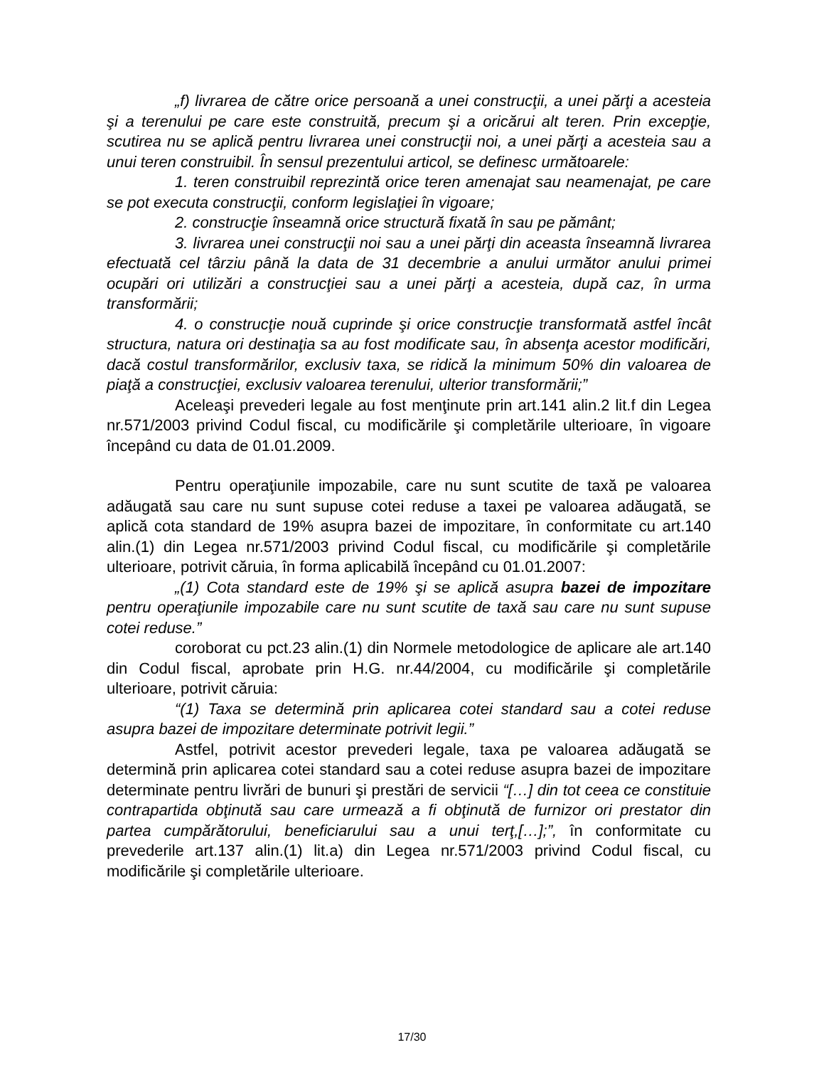„f) livrarea de către orice persoană a unei construcţii, a unei părţi a acesteia şi a terenului pe care este construită, precum şi a oricărui alt teren. Prin excepţie, scutirea nu se aplică pentru livrarea unei construcţii noi, a unei părţi a acesteia sau a unui teren construibil. În sensul prezentului articol, se definesc următoarele:
1. teren construibil reprezintă orice teren amenajat sau neamenajat, pe care se pot executa construcţii, conform legislaţiei în vigoare;
2. construcţie înseamnă orice structură fixată în sau pe pământ;
3. livrarea unei construcţii noi sau a unei părţi din aceasta înseamnă livrarea efectuată cel târziu până la data de 31 decembrie a anului următor anului primei ocupări ori utilizări a construcţiei sau a unei părţi a acesteia, după caz, în urma transformării;
4. o construcţie nouă cuprinde şi orice construcţie transformată astfel încât structura, natura ori destinaţia sa au fost modificate sau, în absenţa acestor modificări, dacă costul transformărilor, exclusiv taxa, se ridică la minimum 50% din valoarea de piaţă a construcţiei, exclusiv valoarea terenului, ulterior transformării;”
Aceleaşi prevederi legale au fost menţinute prin art.141 alin.2 lit.f din Legea nr.571/2003 privind Codul fiscal, cu modificările şi completările ulterioare, în vigoare începând cu data de 01.01.2009.
Pentru operaţiunile impozabile, care nu sunt scutite de taxă pe valoarea adăugată sau care nu sunt supuse cotei reduse a taxei pe valoarea adăugată, se aplică cota standard de 19% asupra bazei de impozitare, în conformitate cu art.140 alin.(1) din Legea nr.571/2003 privind Codul fiscal, cu modificările şi completările ulterioare, potrivit căruia, în forma aplicabilă începând cu 01.01.2007:
„(1) Cota standard este de 19% şi se aplică asupra bazei de impozitare pentru operaţiunile impozabile care nu sunt scutite de taxă sau care nu sunt supuse cotei reduse.”
coroborat cu pct.23 alin.(1) din Normele metodologice de aplicare ale art.140 din Codul fiscal, aprobate prin H.G. nr.44/2004, cu modificările şi completările ulterioare, potrivit căruia:
“(1) Taxa se determină prin aplicarea cotei standard sau a cotei reduse asupra bazei de impozitare determinate potrivit legii.”
Astfel, potrivit acestor prevederi legale, taxa pe valoarea adăugată se determină prin aplicarea cotei standard sau a cotei reduse asupra bazei de impozitare determinate pentru livrări de bunuri şi prestări de servicii “[…] din tot ceea ce constituie contrapartida obţinută sau care urmează a fi obţinută de furnizor ori prestator din partea cumpărătorului, beneficiarului sau a unui terţ,[…];”, în conformitate cu prevederile art.137 alin.(1) lit.a) din Legea nr.571/2003 privind Codul fiscal, cu modificările şi completările ulterioare.
17/30